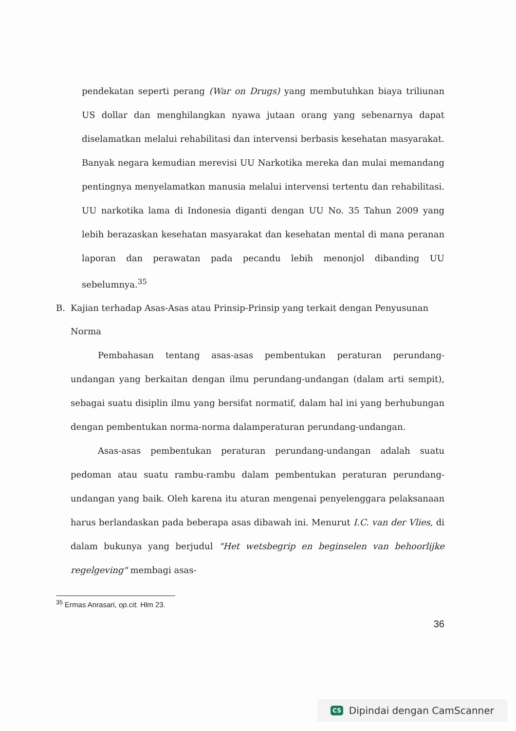pendekatan seperti perang (War on Drugs) yang membutuhkan biaya triliunan US dollar dan menghilangkan nyawa jutaan orang yang sebenarnya dapat diselamatkan melalui rehabilitasi dan intervensi berbasis kesehatan masyarakat. Banyak negara kemudian merevisi UU Narkotika mereka dan mulai memandang pentingnya menyelamatkan manusia melalui intervensi tertentu dan rehabilitasi. UU narkotika lama di Indonesia diganti dengan UU No. 35 Tahun 2009 yang lebih berazaskan kesehatan masyarakat dan kesehatan mental di mana peranan laporan dan perawatan pada pecandu lebih menonjol dibanding UU sebelumnya.<sup>35</sup>
B. Kajian terhadap Asas-Asas atau Prinsip-Prinsip yang terkait dengan Penyusunan Norma
Pembahasan tentang asas-asas pembentukan peraturan perundang-undangan yang berkaitan dengan ilmu perundang-undangan (dalam arti sempit), sebagai suatu disiplin ilmu yang bersifat normatif, dalam hal ini yang berhubungan dengan pembentukan norma-norma dalamperaturan perundang-undangan.
Asas-asas pembentukan peraturan perundang-undangan adalah suatu pedoman atau suatu rambu-rambu dalam pembentukan peraturan perundang-undangan yang baik. Oleh karena itu aturan mengenai penyelenggara pelaksanaan harus berlandaskan pada beberapa asas dibawah ini. Menurut I.C. van der Vlies, di dalam bukunya yang berjudul "Het wetsbegrip en beginselen van behoorlijke regelgeving" membagi asas-
<sup>35</sup> Ermas Anrasari, op.cit. Hlm 23.
36
CS Dipindai dengan CamScanner